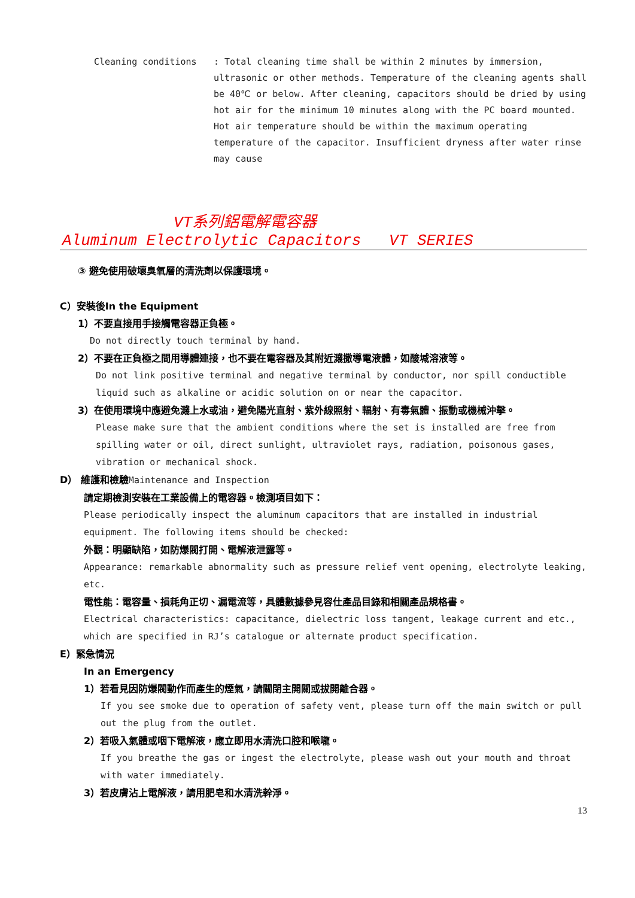Cleaning conditions : Total cleaning time shall be within 2 minutes by immersion, ultrasonic or other methods. Temperature of the cleaning agents shall be 40℃ or below. After cleaning, capacitors should be dried by using hot air for the minimum 10 minutes along with the PC board mounted. Hot air temperature should be within the maximum operating temperature of the capacitor. Insufficient dryness after water rinse may cause
VT系列鋁電解電容器
Aluminum Electrolytic Capacitors VT SERIES
③ 避免使用破壞臭氧層的清洗劑以保護環境。
C）安裝後In the Equipment
1）不要直接用手接觸電容器正負極。
Do not directly touch terminal by hand.
2）不要在正負極之間用導體連接，也不要在電容器及其附近濺撒導電液體，如酸堿溶液等。
Do not link positive terminal and negative terminal by conductor, nor spill conductible liquid such as alkaline or acidic solution on or near the capacitor.
3）在使用環境中應避免濺上水或油，避免陽光直射、紫外線照射、輻射、有毒氣體、振動或機械沖擊。
Please make sure that the ambient conditions where the set is installed are free from spilling water or oil, direct sunlight, ultraviolet rays, radiation, poisonous gases, vibration or mechanical shock.
D） 維護和檢驗Maintenance and Inspection
請定期檢測安裝在工業設備上的電容器。檢測項目如下：
Please periodically inspect the aluminum capacitors that are installed in industrial equipment. The following items should be checked:
外觀：明顯缺陷，如防爆閥打開、電解液泄露等。
Appearance: remarkable abnormality such as pressure relief vent opening, electrolyte leaking, etc.
電性能：電容量、損耗角正切、漏電流等，具體數據參見容仕產品目錄和相關產品規格書。
Electrical characteristics: capacitance, dielectric loss tangent, leakage current and etc., which are specified in RJ’s catalogue or alternate product specification.
E）緊急情況
In an Emergency
1）若看見因防爆閥動作而產生的煙氣，請關閉主開關或拔開離合器。
If you see smoke due to operation of safety vent, please turn off the main switch or pull out the plug from the outlet.
2）若吸入氣體或咽下電解液，應立即用水清洗口腔和喉嚨。
If you breathe the gas or ingest the electrolyte, please wash out your mouth and throat with water immediately.
3）若皮膚沾上電解液，請用肥皂和水清洗幹淨。
13